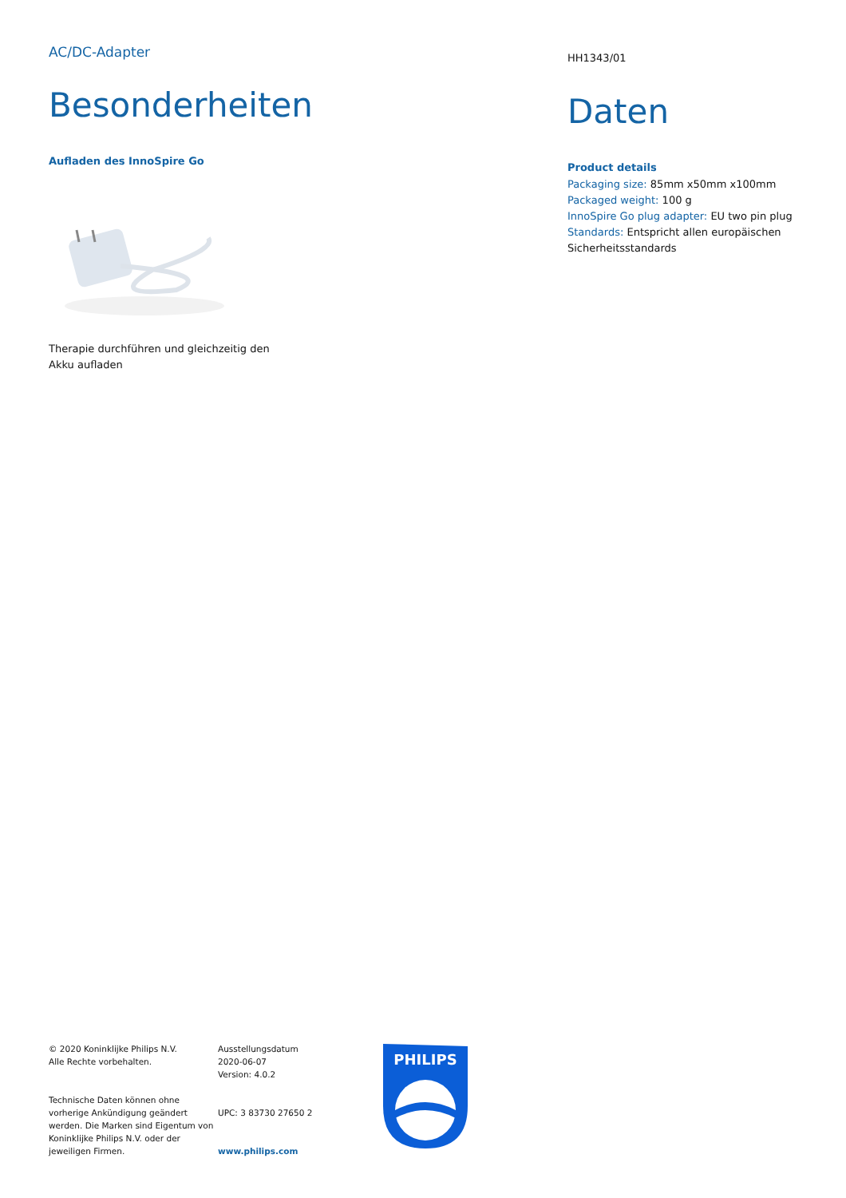AC/DC-Adapter
Besonderheiten
Aufladen des InnoSpire Go
Therapie durchführen und gleichzeitig den
Akku aufladen
HH1343/01
Daten
Product details
Packaging size: 85mm x50mm x100mm
Packaged weight: 100 g
InnoSpire Go plug adapter: EU two pin plug
Standards: Entspricht allen europäischen Sicherheitsstandards
© 2020 Koninklijke Philips N.V.
Alle Rechte vorbehalten.
Technische Daten können ohne vorherige Ankündigung geändert werden. Die Marken sind Eigentum von Koninklijke Philips N.V. oder der jeweiligen Firmen.
Ausstellungsdatum
2020-06-07
Version: 4.0.2
UPC: 3 83730 27650 2
www.philips.com
PHILIPS